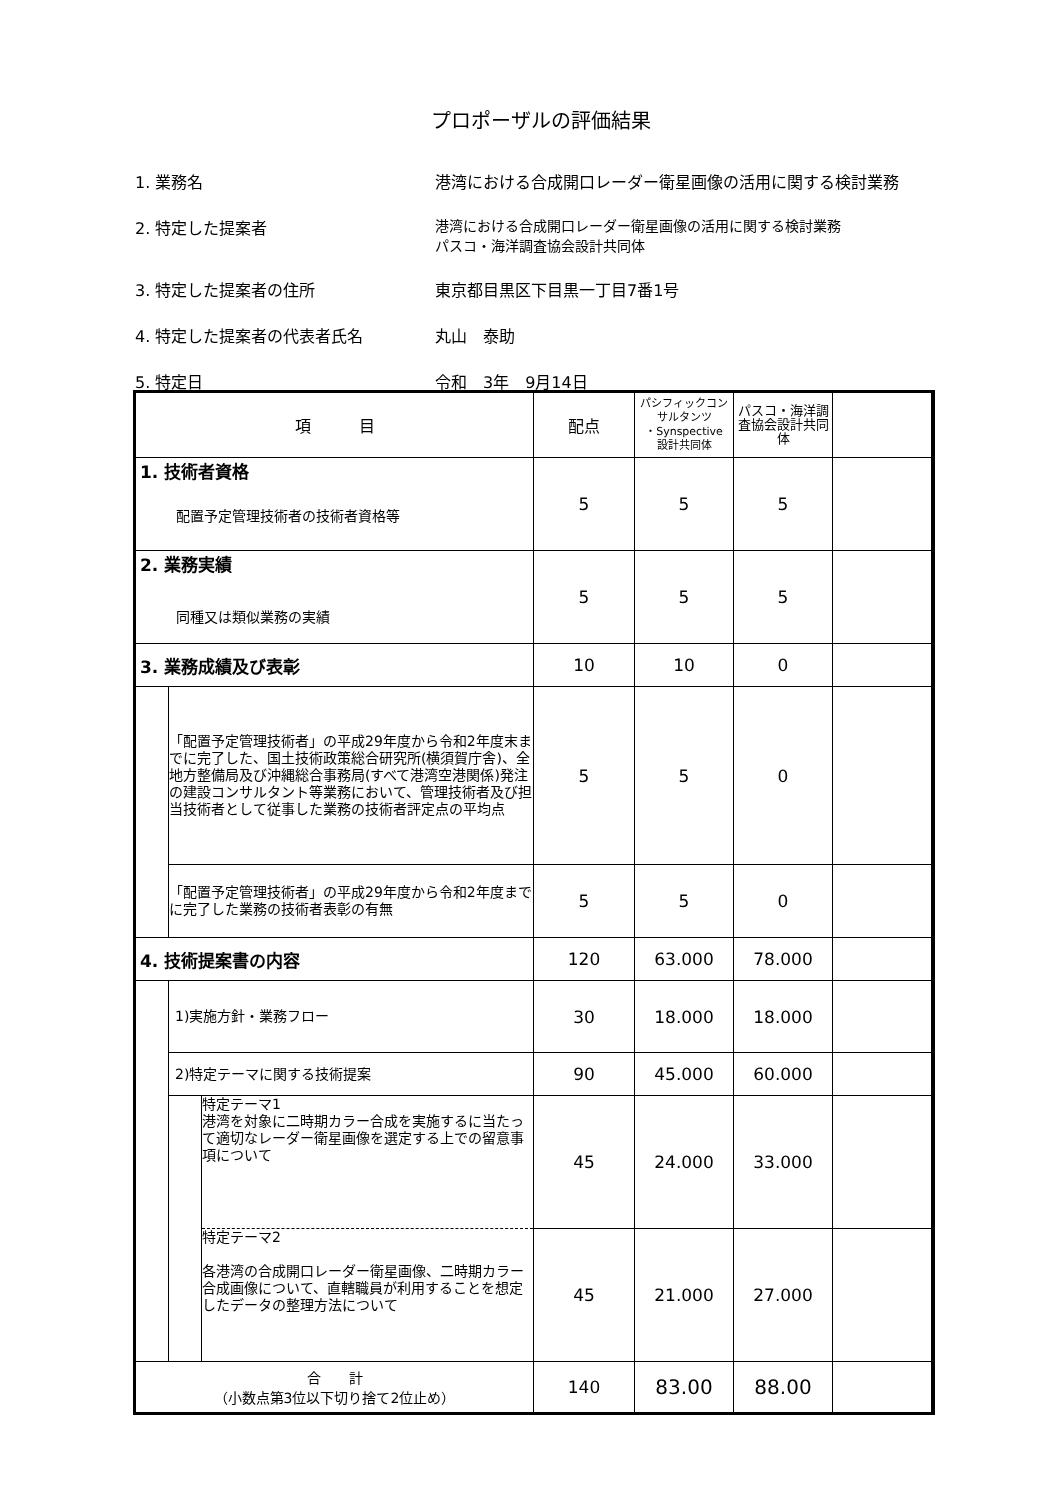プロポーザルの評価結果
1. 業務名 港湾における合成開口レーダー衛星画像の活用に関する検討業務
2. 特定した提案者 港湾における合成開口レーダー衛星画像の活用に関する検討業務
パスコ・海洋調査協会設計共同体
3. 特定した提案者の住所 東京都目黒区下目黒一丁目7番1号
4. 特定した提案者の代表者氏名 丸山　泰助
5. 特定日 令和　3年　9月14日
| 項 目 | | | 配点 | パシフィックコンサルタンツ ・Synspective 設計共同体 | パスコ・海洋調査協会設計共同体 | | |
| --- | --- | --- | --- | --- | --- | --- | --- |
| 1. 技術者資格 配置予定管理技術者の技術者資格等 | | | 5 | 5 | 5 | | |
| 2. 業務実績 同種又は類似業務の実績 | | | 5 | 5 | 5 | | |
| 3. 業務成績及び表彰 | | | 10 | 10 | 0 | | |
| | 「配置予定管理技術者」の平成29年度から令和2年度末までに完了した、国土技術政策総合研究所(横須賀庁舎)、全地方整備局及び沖縄総合事務局(すべて港湾空港関係)発注の建設コンサルタント等業務において、管理技術者及び担当技術者として従事した業務の技術者評定点の平均点 | | 5 | 5 | 0 | | |
| | 「配置予定管理技術者」の平成29年度から令和2年度までに完了した業務の技術者表彰の有無 | | 5 | 5 | 0 | | |
| 4. 技術提案書の内容 | | | 120 | 63.000 | 78.000 | | |
| | 1)実施方針・業務フロー | | 30 | 18.000 | 18.000 | | |
| | 2)特定テーマに関する技術提案 | | 90 | 45.000 | 60.000 | | |
| | | 特定テーマ1 港湾を対象に二時期カラー合成を実施するに当たって適切なレーダー衛星画像を選定する上での留意事項について | 45 | 24.000 | 33.000 | | |
| | | 特定テーマ2 各港湾の合成開口レーダー衛星画像、二時期カラー合成画像について、直轄職員が利用することを想定したデータの整理方法について | 45 | 21.000 | 27.000 | | |
| 合 計 （小数点第3位以下切り捨て2位止め） | | | 140 | 83.00 | 88.00 | | |